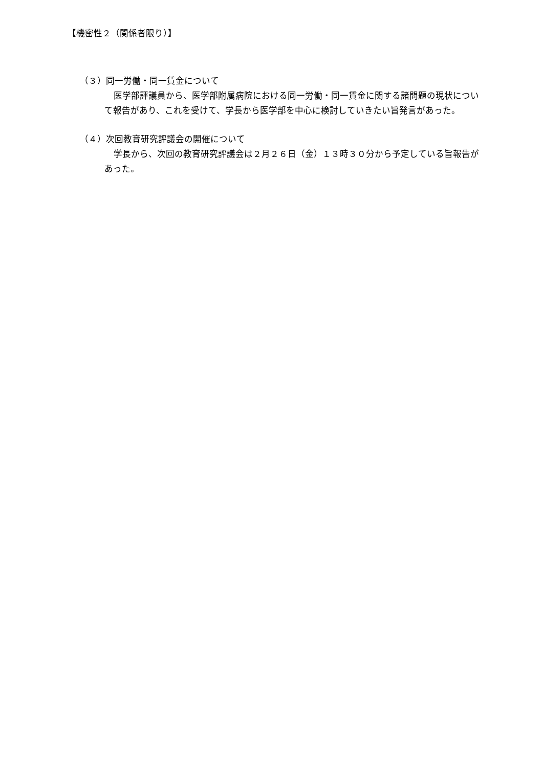【機密性２（関係者限り）】
（３）同一労働・同一賃金について
医学部評議員から、医学部附属病院における同一労働・同一賃金に関する諸問題の現状について報告があり、これを受けて、学長から医学部を中心に検討していきたい旨発言があった。
（４）次回教育研究評議会の開催について
学長から、次回の教育研究評議会は２月２６日（金）１３時３０分から予定している旨報告があった。